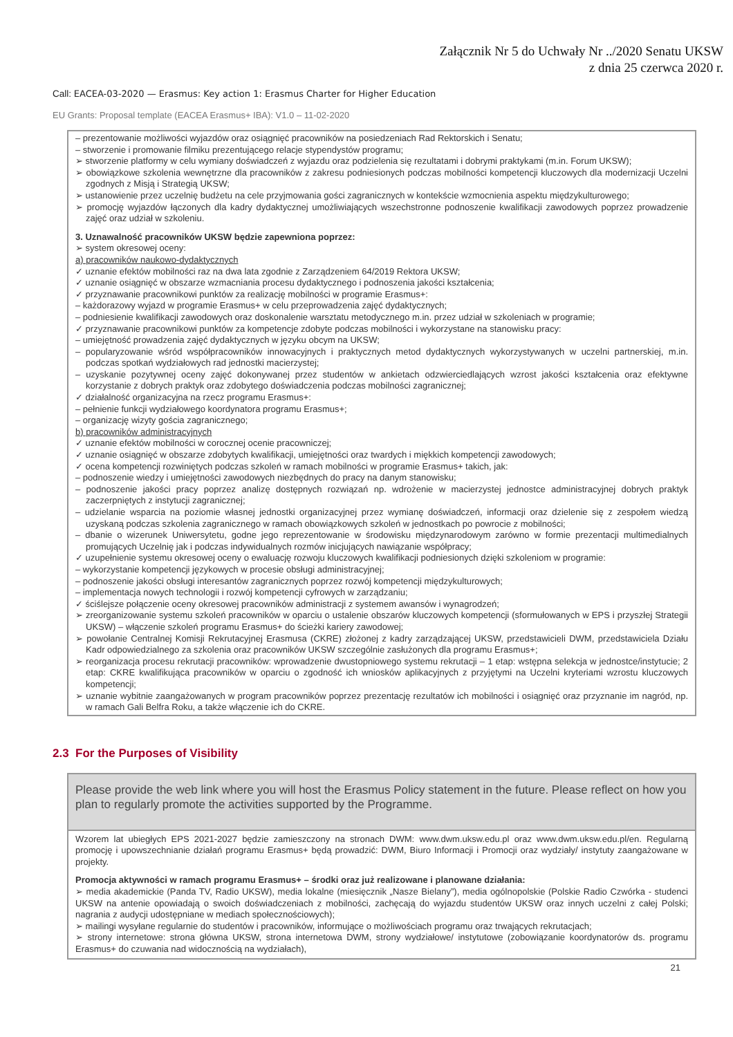Załącznik Nr 5 do Uchwały Nr ../2020 Senatu UKSW
z dnia 25 czerwca 2020 r.
Call: EACEA-03-2020 — Erasmus: Key action 1: Erasmus Charter for Higher Education
EU Grants: Proposal template (EACEA Erasmus+ IBA): V1.0 – 11-02-2020
– prezentowanie możliwości wyjazdów oraz osiągnięć pracowników na posiedzeniach Rad Rektorskich i Senatu;
– stworzenie i promowanie filmiku prezentującego relacje stypendystów programu;
➢ stworzenie platformy w celu wymiany doświadczeń z wyjazdu oraz podzielenia się rezultatami i dobrymi praktykami (m.in. Forum UKSW);
➢ obowiązkowe szkolenia wewnętrzne dla pracowników z zakresu podniesionych podczas mobilności kompetencji kluczowych dla modernizacji Uczelni zgodnych z Misją i Strategią UKSW;
➢ ustanowienie przez uczelnię budżetu na cele przyjmowania gości zagranicznych w kontekście wzmocnienia aspektu międzykulturowego;
➢ promocję wyjazdów łączonych dla kadry dydaktycznej umożliwiających wszechstronne podnoszenie kwalifikacji zawodowych poprzez prowadzenie zajęć oraz udział w szkoleniu.
3. Uznawalność pracowników UKSW będzie zapewniona poprzez:
➢ system okresowej oceny:
a) pracowników naukowo-dydaktycznych
✓ uznanie efektów mobilności raz na dwa lata zgodnie z Zarządzeniem 64/2019 Rektora UKSW;
✓ uznanie osiągnięć w obszarze wzmacniania procesu dydaktycznego i podnoszenia jakości kształcenia;
✓ przyznawanie pracownikowi punktów za realizację mobilności w programie Erasmus+:
– każdorazowy wyjazd w programie Erasmus+ w celu przeprowadzenia zajęć dydaktycznych;
– podniesienie kwalifikacji zawodowych oraz doskonalenie warsztatu metodycznego m.in. przez udział w szkoleniach w programie;
✓ przyznawanie pracownikowi punktów za kompetencje zdobyte podczas mobilności i wykorzystane na stanowisku pracy:
– umiejętność prowadzenia zajęć dydaktycznych w języku obcym na UKSW;
– popularyzowanie wśród współpracowników innowacyjnych i praktycznych metod dydaktycznych wykorzystywanych w uczelni partnerskiej, m.in. podczas spotkań wydziałowych rad jednostki macierzystej;
– uzyskanie pozytywnej oceny zajęć dokonywanej przez studentów w ankietach odzwierciedlających wzrost jakości kształcenia oraz efektywne korzystanie z dobrych praktyk oraz zdobytego doświadczenia podczas mobilności zagranicznej;
✓ działalność organizacyjna na rzecz programu Erasmus+:
– pełnienie funkcji wydziałowego koordynatora programu Erasmus+;
– organizację wizyty gościa zagranicznego;
b) pracowników administracyjnych
✓ uznanie efektów mobilności w corocznej ocenie pracowniczej;
✓ uznanie osiągnięć w obszarze zdobytych kwalifikacji, umiejętności oraz twardych i miękkich kompetencji zawodowych;
✓ ocena kompetencji rozwiniętych podczas szkoleń w ramach mobilności w programie Erasmus+ takich, jak:
– podnoszenie wiedzy i umiejętności zawodowych niezbędnych do pracy na danym stanowisku;
– podnoszenie jakości pracy poprzez analizę dostępnych rozwiązań np. wdrożenie w macierzystej jednostce administracyjnej dobrych praktyk zaczerpniętych z instytucji zagranicznej;
– udzielanie wsparcia na poziomie własnej jednostki organizacyjnej przez wymianę doświadczeń, informacji oraz dzielenie się z zespołem wiedzą uzyskaną podczas szkolenia zagranicznego w ramach obowiązkowych szkoleń w jednostkach po powrocie z mobilności;
– dbanie o wizerunek Uniwersytetu, godne jego reprezentowanie w środowisku międzynarodowym zarówno w formie prezentacji multimedialnych promujących Uczelnię jak i podczas indywidualnych rozmów inicjujących nawiązanie współpracy;
✓ uzupełnienie systemu okresowej oceny o ewaluację rozwoju kluczowych kwalifikacji podniesionych dzięki szkoleniom w programie:
– wykorzystanie kompetencji językowych w procesie obsługi administracyjnej;
– podnoszenie jakości obsługi interesantów zagranicznych poprzez rozwój kompetencji międzykulturowych;
– implementacja nowych technologii i rozwój kompetencji cyfrowych w zarządzaniu;
✓ ściślejsze połączenie oceny okresowej pracowników administracji z systemem awansów i wynagrodzeń;
➢ zreorganizowanie systemu szkoleń pracowników w oparciu o ustalenie obszarów kluczowych kompetencji (sformułowanych w EPS i przyszłej Strategii UKSW) – włączenie szkoleń programu Erasmus+ do ścieżki kariery zawodowej;
➢ powołanie Centralnej Komisji Rekrutacyjnej Erasmusa (CKRE) złożonej z kadry zarządzającej UKSW, przedstawicieli DWM, przedstawiciela Działu Kadr odpowiedzialnego za szkolenia oraz pracowników UKSW szczególnie zasłużonych dla programu Erasmus+;
➢ reorganizacja procesu rekrutacji pracowników: wprowadzenie dwustopniowego systemu rekrutacji – 1 etap: wstępna selekcja w jednostce/instytucie; 2 etap: CKRE kwalifikująca pracowników w oparciu o zgodność ich wniosków aplikacyjnych z przyjętymi na Uczelni kryteriami wzrostu kluczowych kompetencji;
➢ uznanie wybitnie zaangażowanych w program pracowników poprzez prezentację rezultatów ich mobilności i osiągnięć oraz przyznanie im nagród, np. w ramach Gali Belfra Roku, a także włączenie ich do CKRE.
2.3 For the Purposes of Visibility
Please provide the web link where you will host the Erasmus Policy statement in the future. Please reflect on how you plan to regularly promote the activities supported by the Programme.
Wzorem lat ubiegłych EPS 2021-2027 będzie zamieszczony na stronach DWM: www.dwm.uksw.edu.pl oraz www.dwm.uksw.edu.pl/en. Regularną promocję i upowszechnianie działań programu Erasmus+ będą prowadzić: DWM, Biuro Informacji i Promocji oraz wydziały/ instytuty zaangażowane w projekty.
Promocja aktywności w ramach programu Erasmus+ – środki oraz już realizowane i planowane działania:
➢ media akademickie (Panda TV, Radio UKSW), media lokalne (miesięcznik „Nasze Bielany”), media ogólnopolskie (Polskie Radio Czwórka - studenci UKSW na antenie opowiadają o swoich doświadczeniach z mobilności, zachęcają do wyjazdu studentów UKSW oraz innych uczelni z całej Polski; nagrania z audycji udostępniane w mediach społecznościowych);
➢ mailingi wysyłane regularnie do studentów i pracowników, informujące o możliwościach programu oraz trwających rekrutacjach;
➢ strony internetowe: strona główna UKSW, strona internetowa DWM, strony wydziałowe/ instytutowe (zobowiązanie koordynatorów ds. programu Erasmus+ do czuwania nad widocznością na wydziałach),
21